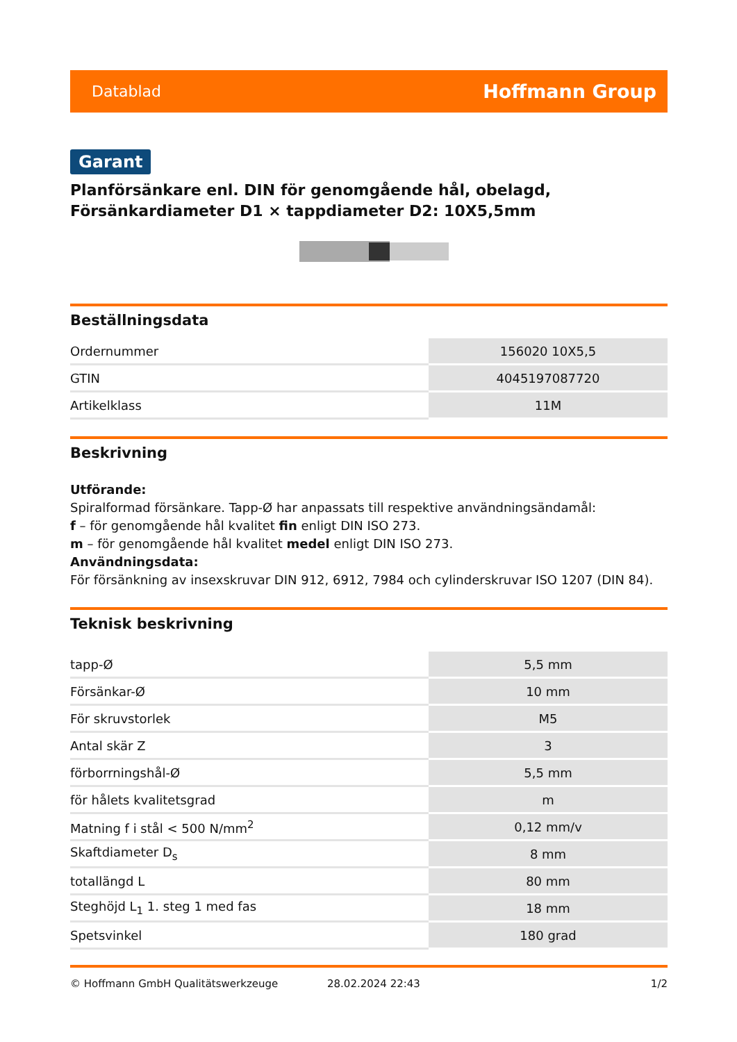Datablad Hoffmann Group
Garant
Planförsänkare enl. DIN för genomgående hål, obelagd, Försänkardiameter D1 × tappdiameter D2: 10X5,5mm
Beställningsdata
| Ordernummer | 156020 10X5,5 |
| GTIN | 4045197087720 |
| Artikelklass | 11M |
Beskrivning
Utförande:
Spiralformad försänkare. Tapp-Ø har anpassats till respektive användningsändamål:
f – för genomgående hål kvalitet fin enligt DIN ISO 273.
m – för genomgående hål kvalitet medel enligt DIN ISO 273.
Användningsdata:
För försänkning av insexskruvar DIN 912, 6912, 7984 och cylinderskruvar ISO 1207 (DIN 84).
Teknisk beskrivning
| tapp-Ø | 5,5 mm |
| Försänkar-Ø | 10 mm |
| För skruvstorlek | M5 |
| Antal skär Z | 3 |
| förborrningshål-Ø | 5,5 mm |
| för hålets kvalitetsgrad | m |
| Matning f i stål < 500 N/mm<sup>2</sup> | 0,12 mm/v |
| Skaftdiameter D<sub>s</sub> | 8 mm |
| totallängd L | 80 mm |
| Steghöjd L<sub>1</sub> 1. steg 1 med fas | 18 mm |
| Spetsvinkel | 180 grad |
© Hoffmann GmbH Qualitätswerkzeuge 28.02.2024 22:43 1/2